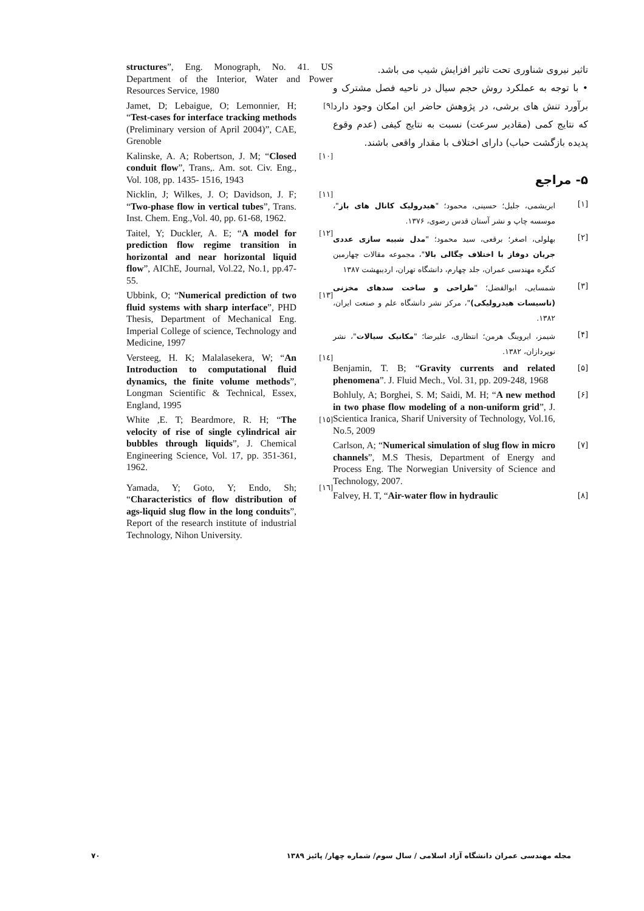تاثیر نیروی شناوری تحت تاثیر افزایش شیب می باشد.
• با توجه به عملکرد روش حجم سیال در ناحیه فصل مشترک و برآورد تنش های برشی، در پژوهش حاضر این امکان وجود دارد که نتایج کمی (مقادیر سرعت) نسبت به نتایج کیفی (عدم وقوع پدیده بازگشت حباب) دارای اختلاف با مقدار واقعی باشند.
۵- مراجع
[۱]
ابریشمی، جلیل؛ حسینی، محمود؛ "هیدرولیک کانال های باز"، موسسه چاپ و نشر آستان قدس رضوی، ۱۳۷۶.
[۲]
بهلولی، اصغر؛ برقعی، سید محمود؛ "مدل شبیه سازی عددی جریان دوفاز با اختلاف چگالی بالا"، مجموعه مقالات چهارمین کنگره مهندسی عمران، جلد چهارم، دانشگاه تهران، اردیبهشت ۱۳۸۷
[۳]
شمسایی، ابوالفضل؛ "طراحی و ساخت سدهای مخزنی (تاسیسات هیدرولیکی)"، مرکز نشر دانشگاه علم و صنعت ایران، ۱۳۸۲.
[۴]
شیمز، ایروینگ هرمن؛ انتظاری، علیرضا؛ "مکانیک سیالات"، نشر نوپردازان، ۱۳۸۲.
[۵]
Benjamin, T. B; “Gravity currents and related phenomena”. J. Fluid Mech., Vol. 31, pp. 209-248, 1968
[۶]
Bohluly, A; Borghei, S. M; Saidi, M. H; “A new method in two phase flow modeling of a non-uniform grid”, J. Scientica Iranica, Sharif University of Technology, Vol.16, No.5, 2009
[۷]
Carlson, A; “Numerical simulation of slug flow in micro channels”, M.S Thesis, Department of Energy and Process Eng. The Norwegian University of Science and Technology, 2007.
[۸]
Falvey, H. T, “Air-water flow in hydraulic
structures”, Eng. Monograph, No. 41. US Department of the Interior, Water and Power Resources Service, 1980
Jamet, D; Lebaigue, O; Lemonnier, H; “Test-cases for interface tracking methods (Preliminary version of April 2004)”, CAE, Grenoble
[۹]
Kalinske, A. A; Robertson, J. M; “Closed conduit flow”, Trans,. Am. sot. Civ. Eng., Vol. 108, pp. 1435- 1516, 1943
[۱۰]
Nicklin, J; Wilkes, J. O; Davidson, J. F; “Two-phase flow in vertical tubes”, Trans. Inst. Chem. Eng.,Vol. 40, pp. 61-68, 1962.
[۱۱]
Taitel, Y; Duckler, A. E; “A model for prediction flow regime transition in horizontal and near horizontal liquid flow”, AIChE, Journal, Vol.22, No.1, pp.47-55.
[۱۲]
Ubbink, O; “Numerical prediction of two fluid systems with sharp interface”, PHD Thesis, Department of Mechanical Eng. Imperial College of science, Technology and Medicine, 1997
[۱۳]
Versteeg, H. K; Malalasekera, W; “An Introduction to computational fluid dynamics, the finite volume methods”, Longman Scientific & Technical, Essex, England, 1995
[۱٤]
White ,E. T; Beardmore, R. H; “The velocity of rise of single cylindrical air bubbles through liquids”, J. Chemical Engineering Science, Vol. 17, pp. 351-361, 1962.
[۱٥]
Yamada, Y; Goto, Y; Endo, Sh; “Characteristics of flow distribution of ags-liquid slug flow in the long conduits”, Report of the research institute of industrial Technology, Nihon University.
[۱٦]
۷۰ مجله مهندسی عمران دانشگاه آزاد اسلامی / سال سوم/ شماره چهار/ پائیز ۱۳۸۹